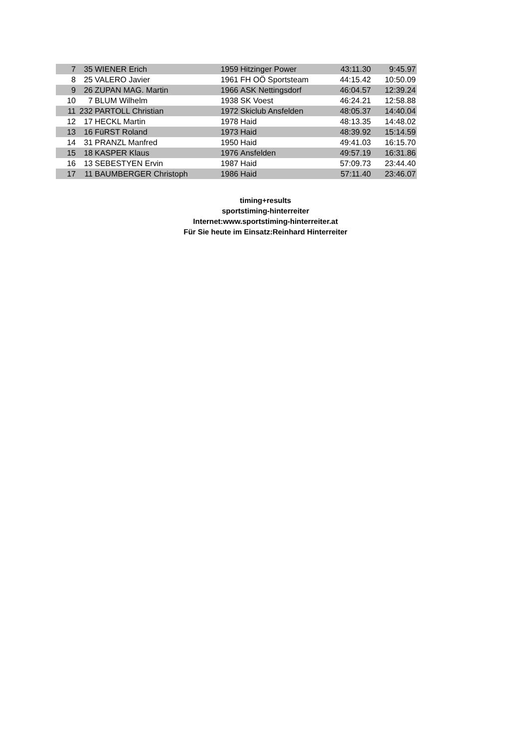| 7 | 35 | WIENER Erich | 1959 | Hitzinger Power | 43:11.30 | 9:45.97 |
| 8 | 25 | VALERO Javier | 1961 | FH OÖ Sportsteam | 44:15.42 | 10:50.09 |
| 9 | 26 | ZUPAN MAG. Martin | 1966 | ASK Nettingsdorf | 46:04.57 | 12:39.24 |
| 10 | 7 | BLUM Wilhelm | 1938 | SK Voest | 46:24.21 | 12:58.88 |
| 11 | 232 | PARTOLL Christian | 1972 | Skiclub Ansfelden | 48:05.37 | 14:40.04 |
| 12 | 17 | HECKL Martin | 1978 | Haid | 48:13.35 | 14:48.02 |
| 13 | 16 | FüRST Roland | 1973 | Haid | 48:39.92 | 15:14.59 |
| 14 | 31 | PRANZL Manfred | 1950 | Haid | 49:41.03 | 16:15.70 |
| 15 | 18 | KASPER Klaus | 1976 | Ansfelden | 49:57.19 | 16:31.86 |
| 16 | 13 | SEBESTYEN Ervin | 1987 | Haid | 57:09.73 | 23:44.40 |
| 17 | 11 | BAUMBERGER Christoph | 1986 | Haid | 57:11.40 | 23:46.07 |
timing+results
sportstiming-hinterreiter
Internet:www.sportstiming-hinterreiter.at
Für Sie heute im Einsatz:Reinhard Hinterreiter